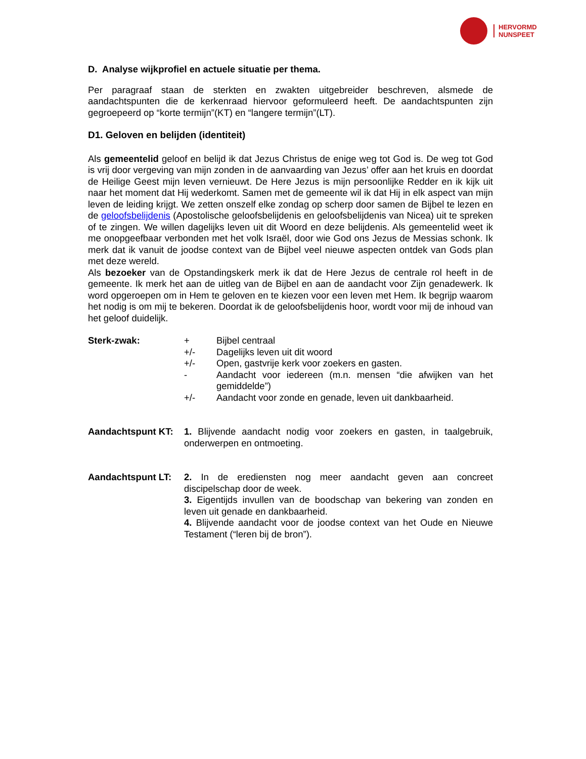HERVORMD
NUNSPEET
D. Analyse wijkprofiel en actuele situatie per thema.
Per paragraaf staan de sterkten en zwakten uitgebreider beschreven, alsmede de aandachtspunten die de kerkenraad hiervoor geformuleerd heeft. De aandachtspunten zijn gegroepeerd op “korte termijn”(KT) en “langere termijn”(LT).
D1. Geloven en belijden (identiteit)
Als gemeentelid geloof en belijd ik dat Jezus Christus de enige weg tot God is. De weg tot God is vrij door vergeving van mijn zonden in de aanvaarding van Jezus’ offer aan het kruis en doordat de Heilige Geest mijn leven vernieuwt. De Here Jezus is mijn persoonlijke Redder en ik kijk uit naar het moment dat Hij wederkomt. Samen met de gemeente wil ik dat Hij in elk aspect van mijn leven de leiding krijgt. We zetten onszelf elke zondag op scherp door samen de Bijbel te lezen en de geloofsbelijdenis (Apostolische geloofsbelijdenis en geloofsbelijdenis van Nicea) uit te spreken of te zingen. We willen dagelijks leven uit dit Woord en deze belijdenis. Als gemeentelid weet ik me onopgeefbaar verbonden met het volk Israël, door wie God ons Jezus de Messias schonk. Ik merk dat ik vanuit de joodse context van de Bijbel veel nieuwe aspecten ontdek van Gods plan met deze wereld.
Als bezoeker van de Opstandingskerk merk ik dat de Here Jezus de centrale rol heeft in de gemeente. Ik merk het aan de uitleg van de Bijbel en aan de aandacht voor Zijn genadewerk. Ik word opgeroepen om in Hem te geloven en te kiezen voor een leven met Hem. Ik begrijp waarom het nodig is om mij te bekeren. Doordat ik de geloofsbelijdenis hoor, wordt voor mij de inhoud van het geloof duidelijk.
Sterk-zwak: + Bijbel centraal
+/- Dagelijks leven uit dit woord
+/- Open, gastvrije kerk voor zoekers en gasten.
- Aandacht voor iedereen (m.n. mensen “die afwijken van het gemiddelde”)
+/- Aandacht voor zonde en genade, leven uit dankbaarheid.
Aandachtspunt KT: 1. Blijvende aandacht nodig voor zoekers en gasten, in taalgebruik, onderwerpen en ontmoeting.
Aandachtspunt LT: 2. In de erediensten nog meer aandacht geven aan concreet discipelschap door de week.
3. Eigentijds invullen van de boodschap van bekering van zonden en leven uit genade en dankbaarheid.
4. Blijvende aandacht voor de joodse context van het Oude en Nieuwe Testament (“leren bij de bron”).